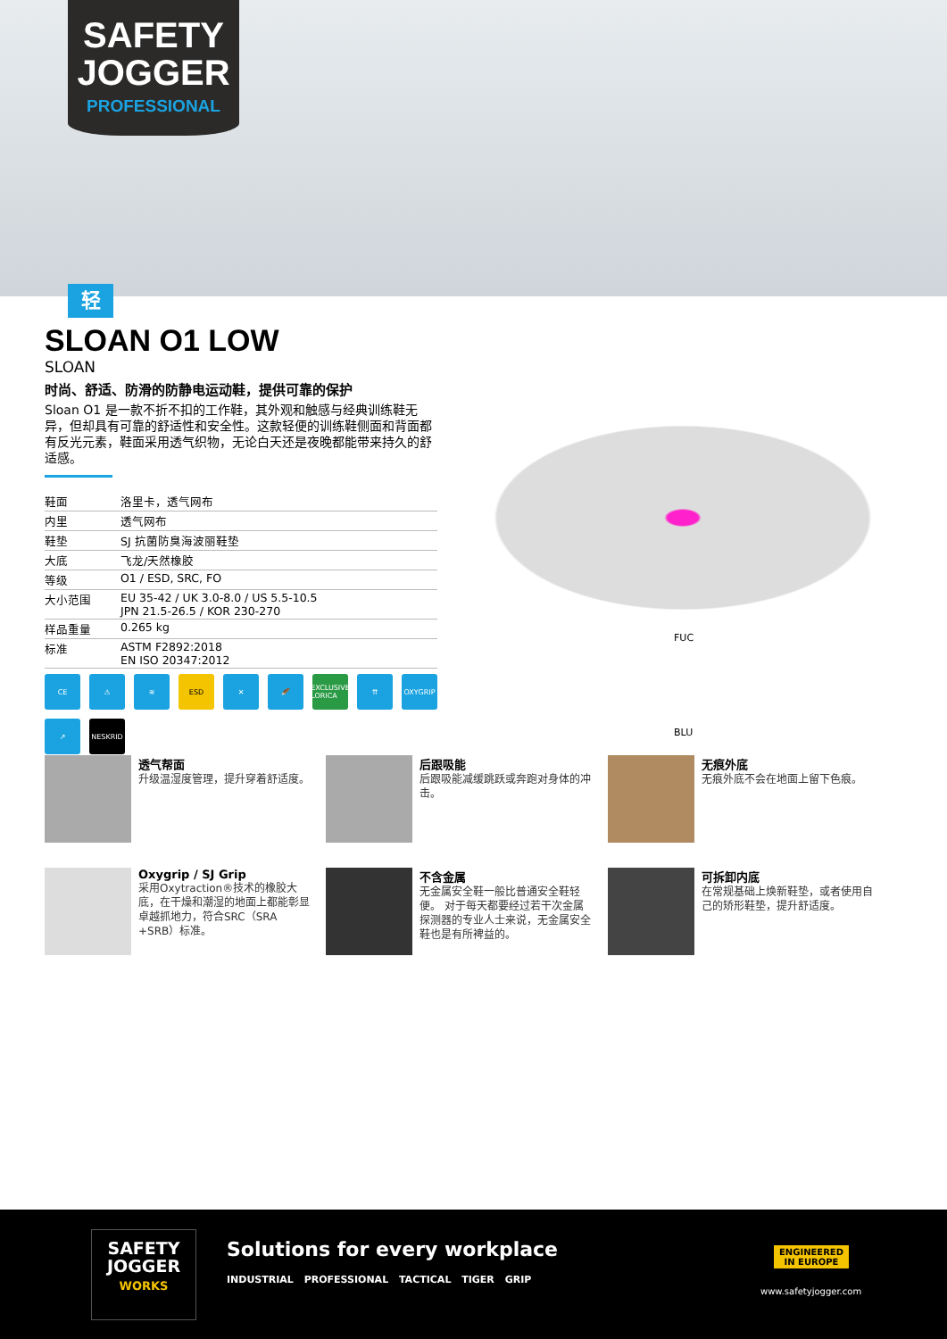SAFETY
JOGGER
PROFESSIONAL
轻
SLOAN O1 LOW
SLOAN
时尚、舒适、防滑的防静电运动鞋，提供可靠的保护
Sloan O1 是一款不折不扣的工作鞋，其外观和触感与经典训练鞋无异，但却具有可靠的舒适性和安全性。这款轻便的训练鞋侧面和背面都有反光元素，鞋面采用透气织物，无论白天还是夜晚都能带来持久的舒适感。
| 鞋面 | 洛里卡，透气网布 |
| 内里 | 透气网布 |
| 鞋垫 | SJ 抗菌防臭海波丽鞋垫 |
| 大底 | 飞龙/天然橡胶 |
| 等级 | O1 / ESD, SRC, FO |
| 大小范围 | EU 35-42 / UK 3.0-8.0 / US 5.5-10.5 JPN 21.5-26.5 / KOR 230-270 |
| 样品重量 | 0.265 kg |
| 标准 | ASTM F2892:2018 EN ISO 20347:2012 |
CE ⚠ ≋ ESD ✕ 🪶 EXCLUSIVE LORICA ⇈ OXYGRIP ↗ NESKRID
FUC
BLU
透气帮面
升级温湿度管理，提升穿着舒适度。
后跟吸能
后跟吸能减缓跳跃或奔跑对身体的冲击。
无痕外底
无痕外底不会在地面上留下色痕。
Oxygrip / SJ Grip
采用Oxytraction®技术的橡胶大底，在干燥和潮湿的地面上都能彰显卓越抓地力，符合SRC（SRA +SRB）标准。
不含金属
无金属安全鞋一般比普通安全鞋轻便。 对于每天都要经过若干次金属探测器的专业人士来说，无金属安全鞋也是有所裨益的。
可拆卸内底
在常规基础上焕新鞋垫，或者使用自己的矫形鞋垫，提升舒适度。
SAFETY
JOGGER
WORKS
Solutions for every workplace
INDUSTRIAL PROFESSIONAL TACTICAL TIGER GRIP
ENGINEERED
IN EUROPE
www.safetyjogger.com